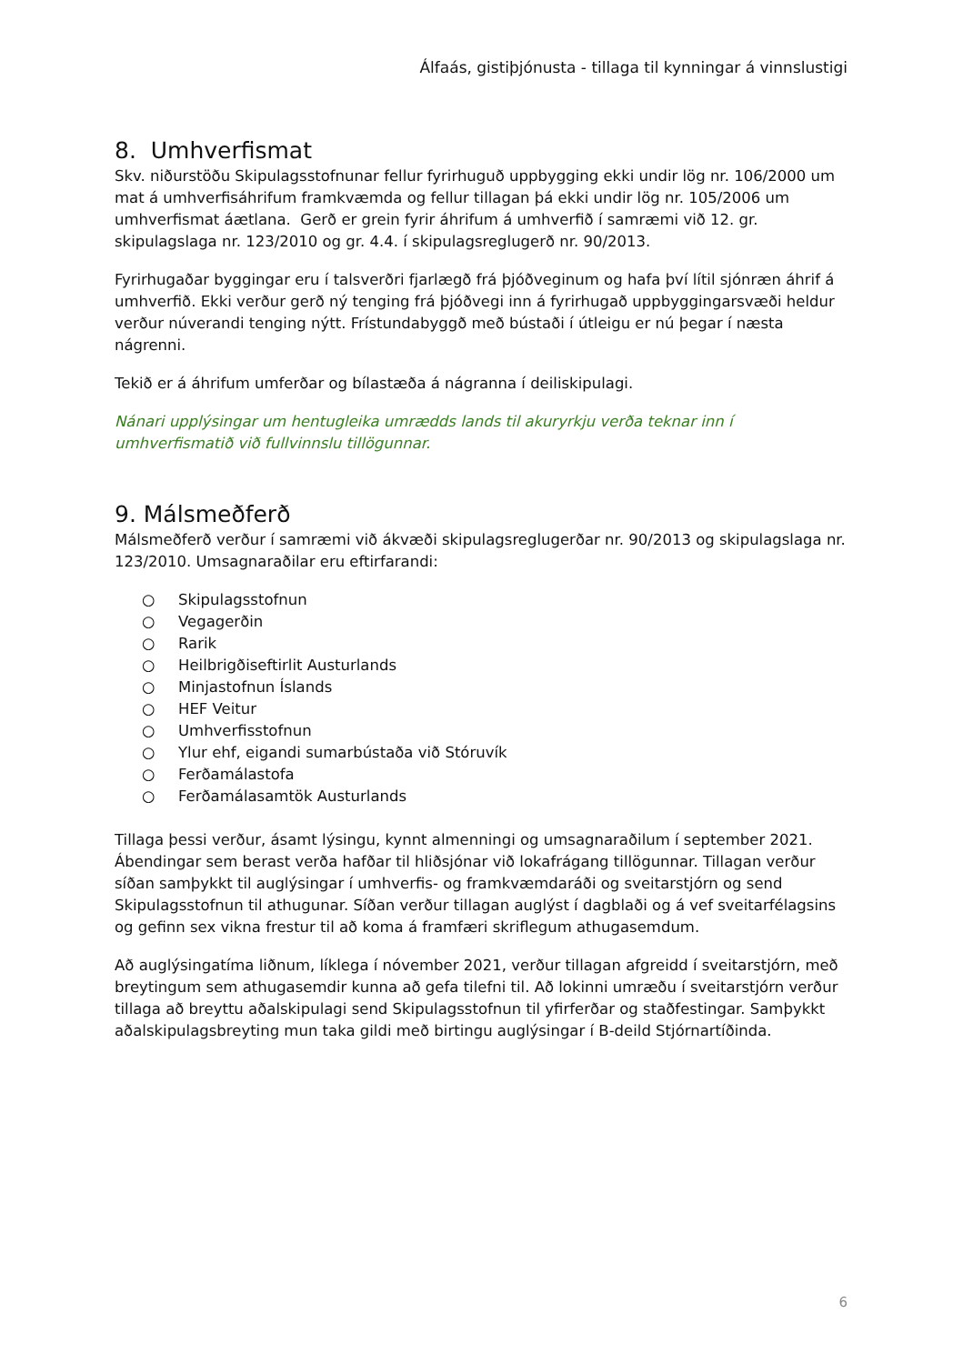Álfaás, gistiþjónusta - tillaga til kynningar á vinnslustigi
8. Umhverfismat
Skv. niðurstöðu Skipulagsstofnunar fellur fyrirhuguð uppbygging ekki undir lög nr. 106/2000 um mat á umhverfisáhrifum framkvæmda og fellur tillagan þá ekki undir lög nr. 105/2006 um umhverfismat áætlana. Gerð er grein fyrir áhrifum á umhverfið í samræmi við 12. gr. skipulagslaga nr. 123/2010 og gr. 4.4. í skipulagsreglugerð nr. 90/2013.
Fyrirhugaðar byggingar eru í talsverðri fjarlægð frá þjóðveginum og hafa því lítil sjónræn áhrif á umhverfið. Ekki verður gerð ný tenging frá þjóðvegi inn á fyrirhugað uppbyggingarsvæði heldur verður núverandi tenging nýtt. Frístundabyggð með bústaði í útleigu er nú þegar í næsta nágrenni.
Tekið er á áhrifum umferðar og bílastæða á nágranna í deiliskipulagi.
Nánari upplýsingar um hentugleika umrædds lands til akuryrkju verða teknar inn í umhverfismatið við fullvinnslu tillögunnar.
9. Málsmeðferð
Málsmeðferð verður í samræmi við ákvæði skipulagsreglugerðar nr. 90/2013 og skipulagslaga nr. 123/2010. Umsagnaraðilar eru eftirfarandi:
○ Skipulagsstofnun
○ Vegagerðin
○ Rarik
○ Heilbrigðiseftirlit Austurlands
○ Minjastofnun Íslands
○ HEF Veitur
○ Umhverfisstofnun
○ Ylur ehf, eigandi sumarbústaða við Stóruvík
○ Ferðamálastofa
○ Ferðamálasamtök Austurlands
Tillaga þessi verður, ásamt lýsingu, kynnt almenningi og umsagnaraðilum í september 2021. Ábendingar sem berast verða hafðar til hliðsjónar við lokafrágang tillögunnar. Tillagan verður síðan samþykkt til auglýsingar í umhverfis- og framkvæmdaráði og sveitarstjórn og send Skipulagsstofnun til athugunar. Síðan verður tillagan auglýst í dagblaði og á vef sveitarfélagsins og gefinn sex vikna frestur til að koma á framfæri skriflegum athugasemdum.
Að auglýsingatíma liðnum, líklega í nóvember 2021, verður tillagan afgreidd í sveitarstjórn, með breytingum sem athugasemdir kunna að gefa tilefni til. Að lokinni umræðu í sveitarstjórn verður tillaga að breyttu aðalskipulagi send Skipulagsstofnun til yfirferðar og staðfestingar. Samþykkt aðalskipulagsbreyting mun taka gildi með birtingu auglýsingar í B-deild Stjórnartíðinda.
6